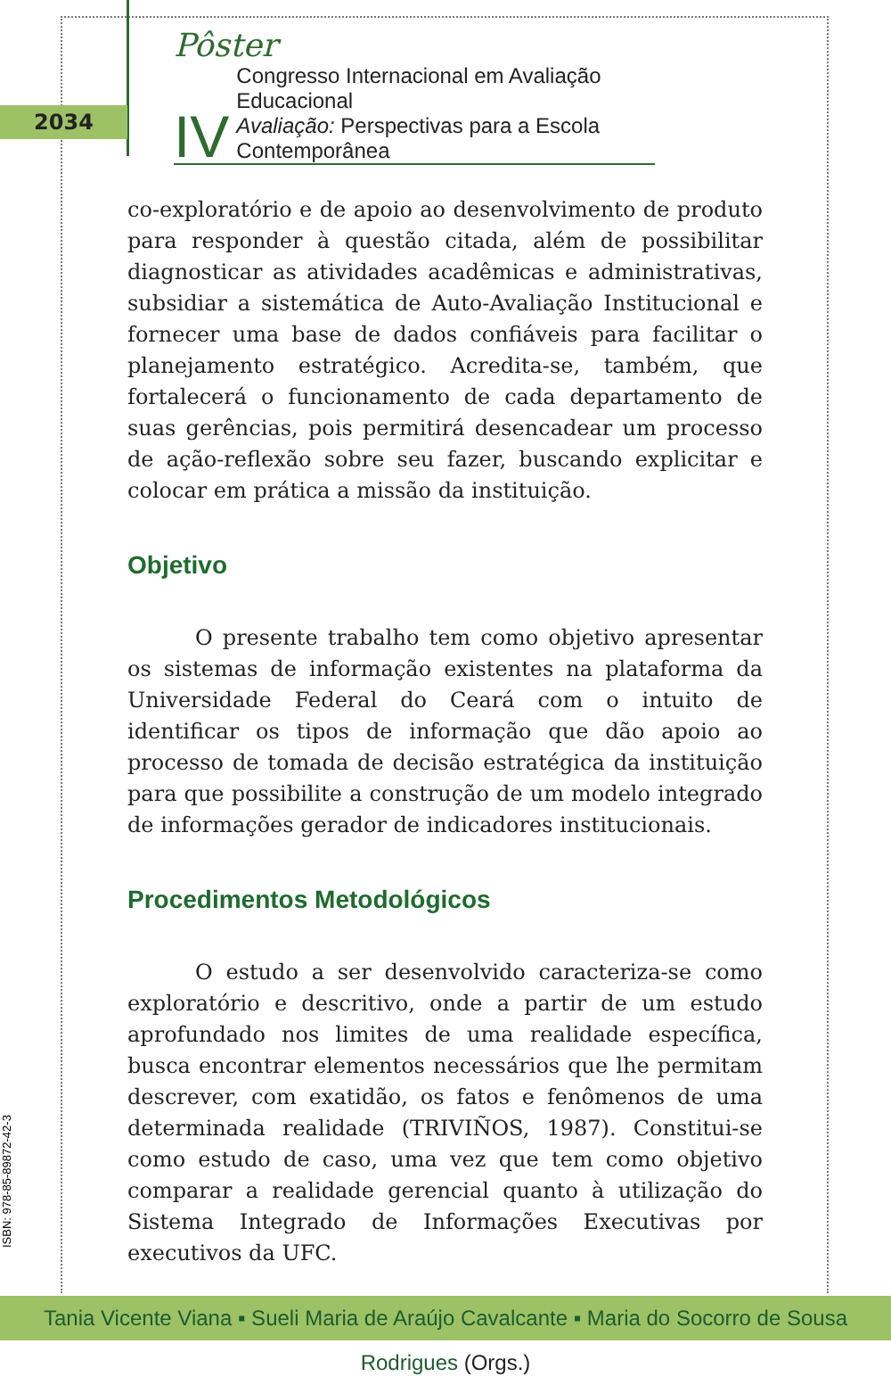2034
Pôster
IV
Congresso Internacional em Avaliação Educacional
Avaliação: Perspectivas para a Escola Contemporânea
co-exploratório e de apoio ao desenvolvimento de produto para responder à questão citada, além de possibilitar diagnosticar as atividades acadêmicas e administrativas, subsidiar a sistemática de Auto-Avaliação Institucional e fornecer uma base de dados confiáveis para facilitar o planejamento estratégico. Acredita-se, também, que fortalecerá o funcionamento de cada departamento de suas gerências, pois permitirá desencadear um processo de ação-reflexão sobre seu fazer, buscando explicitar e colocar em prática a missão da instituição.
Objetivo
O presente trabalho tem como objetivo apresentar os sistemas de informação existentes na plataforma da Universidade Federal do Ceará com o intuito de identificar os tipos de informação que dão apoio ao processo de tomada de decisão estratégica da instituição para que possibilite a construção de um modelo integrado de informações gerador de indicadores institucionais.
Procedimentos Metodológicos
O estudo a ser desenvolvido caracteriza-se como exploratório e descritivo, onde a partir de um estudo aprofundado nos limites de uma realidade específica, busca encontrar elementos necessários que lhe permitam descrever, com exatidão, os fatos e fenômenos de uma determinada realidade (TRIVIÑOS, 1987). Constitui-se como estudo de caso, uma vez que tem como objetivo comparar a realidade gerencial quanto à utilização do Sistema Integrado de Informações Executivas por executivos da UFC.
ISBN: 978-85-89872-42-3
Tania Vicente Viana ▪ Sueli Maria de Araújo Cavalcante ▪ Maria do Socorro de Sousa Rodrigues (Orgs.)